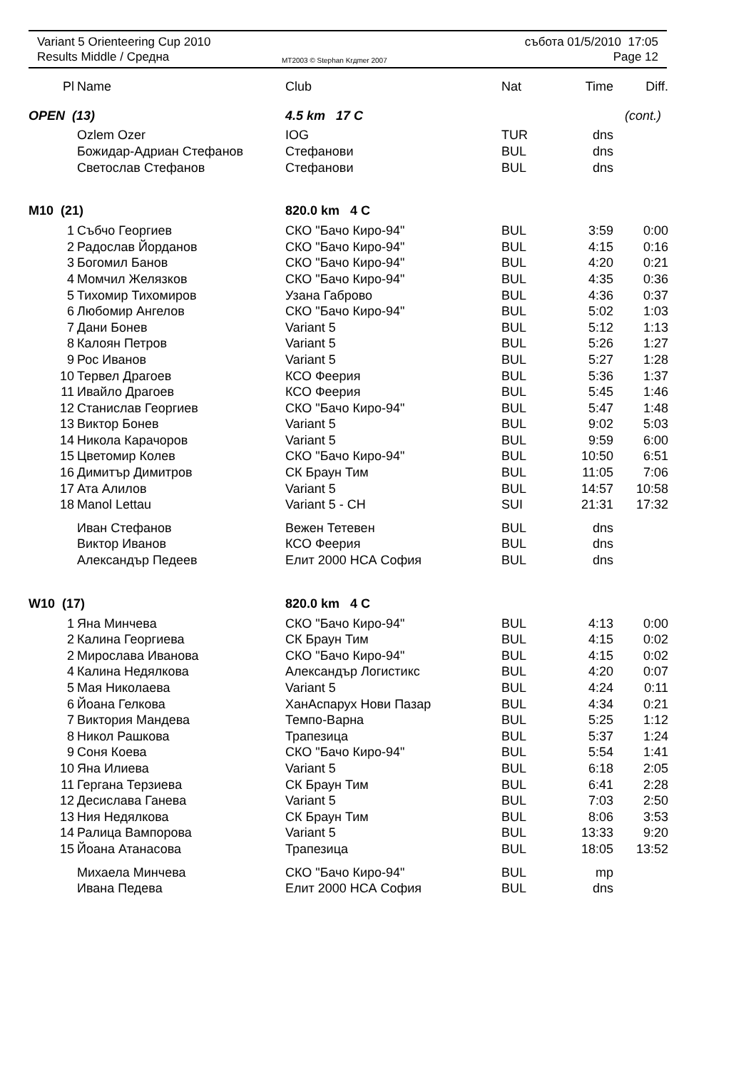Variant 5 Orienteering Cup 2010
Results Middle / Средна
MT2003 © Stephan Krдmer 2007
събота 01/5/2010 17:05
Page 12
| Pl | Name | Club | Nat | Time | Diff. |
| --- | --- | --- | --- | --- | --- |
| OPEN (13) | | 4.5 km 17 C | | (cont.) | |
| | Ozlem Ozer | IOG | TUR | dns | |
| | Божидар-Адриан Стефанов | Стефанови | BUL | dns | |
| | Светослав Стефанов | Стефанови | BUL | dns | |
| M10 (21) | | 820.0 km 4 C | | | |
| 1 | Събчо Георгиев | СКО "Бачо Киро-94" | BUL | 3:59 | 0:00 |
| 2 | Радослав Йорданов | СКО "Бачо Киро-94" | BUL | 4:15 | 0:16 |
| 3 | Богомил Банов | СКО "Бачо Киро-94" | BUL | 4:20 | 0:21 |
| 4 | Момчил Желязков | СКО "Бачо Киро-94" | BUL | 4:35 | 0:36 |
| 5 | Тихомир Тихомиров | Узана Габрово | BUL | 4:36 | 0:37 |
| 6 | Любомир Ангелов | СКО "Бачо Киро-94" | BUL | 5:02 | 1:03 |
| 7 | Дани Бонев | Variant 5 | BUL | 5:12 | 1:13 |
| 8 | Калоян Петров | Variant 5 | BUL | 5:26 | 1:27 |
| 9 | Рос Иванов | Variant 5 | BUL | 5:27 | 1:28 |
| 10 | Тервел Драгоев | КСО Феерия | BUL | 5:36 | 1:37 |
| 11 | Ивайло Драгоев | КСО Феерия | BUL | 5:45 | 1:46 |
| 12 | Станислав Георгиев | СКО "Бачо Киро-94" | BUL | 5:47 | 1:48 |
| 13 | Виктор Бонев | Variant 5 | BUL | 9:02 | 5:03 |
| 14 | Никола Карачоров | Variant 5 | BUL | 9:59 | 6:00 |
| 15 | Цветомир Колев | СКО "Бачо Киро-94" | BUL | 10:50 | 6:51 |
| 16 | Димитър Димитров | СК Браун Тим | BUL | 11:05 | 7:06 |
| 17 | Ата Алилов | Variant 5 | BUL | 14:57 | 10:58 |
| 18 | Manol Lettau | Variant 5 - CH | SUI | 21:31 | 17:32 |
| | Иван Стефанов | Вежен Тетевен | BUL | dns | |
| | Виктор Иванов | КСО Феерия | BUL | dns | |
| | Александър Педеев | Елит 2000 НСА София | BUL | dns | |
| W10 (17) | | 820.0 km 4 C | | | |
| 1 | Яна Минчева | СКО "Бачо Киро-94" | BUL | 4:13 | 0:00 |
| 2 | Калина Георгиева | СК Браун Тим | BUL | 4:15 | 0:02 |
| 2 | Мирослава Иванова | СКО "Бачо Киро-94" | BUL | 4:15 | 0:02 |
| 4 | Калина Недялкова | Александър Логистикс | BUL | 4:20 | 0:07 |
| 5 | Мая Николаева | Variant 5 | BUL | 4:24 | 0:11 |
| 6 | Йоана Гелкова | ХанАспарух Нови Пазар | BUL | 4:34 | 0:21 |
| 7 | Виктория Мандева | Темпо-Варна | BUL | 5:25 | 1:12 |
| 8 | Никол Рашкова | Трапезица | BUL | 5:37 | 1:24 |
| 9 | Соня Коева | СКО "Бачо Киро-94" | BUL | 5:54 | 1:41 |
| 10 | Яна Илиева | Variant 5 | BUL | 6:18 | 2:05 |
| 11 | Гергана Терзиева | СК Браун Тим | BUL | 6:41 | 2:28 |
| 12 | Десислава Ганева | Variant 5 | BUL | 7:03 | 2:50 |
| 13 | Ния Недялкова | СК Браун Тим | BUL | 8:06 | 3:53 |
| 14 | Ралица Вампорова | Variant 5 | BUL | 13:33 | 9:20 |
| 15 | Йоана Атанасова | Трапезица | BUL | 18:05 | 13:52 |
| | Михаела Минчева | СКО "Бачо Киро-94" | BUL | mp | |
| | Ивана Педева | Елит 2000 НСА София | BUL | dns | |